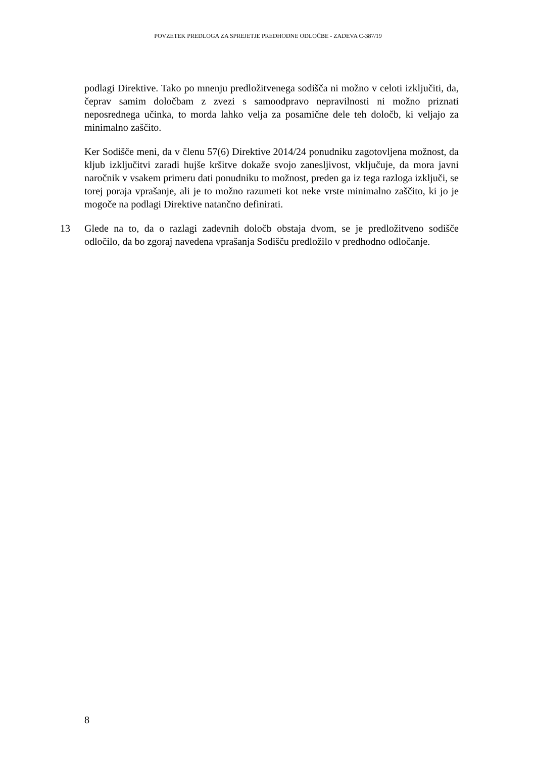POVZETEK PREDLOGA ZA SPREJETJE PREDHODNE ODLOČBE - ZADEVA C-387/19
podlagi Direktive. Tako po mnenju predložitvenega sodišča ni možno v celoti izključiti, da, čeprav samim določbam z zvezi s samoodpravo nepravilnosti ni možno priznati neposrednega učinka, to morda lahko velja za posamične dele teh določb, ki veljajo za minimalno zaščito.
Ker Sodišče meni, da v členu 57(6) Direktive 2014/24 ponudniku zagotovljena možnost, da kljub izključitvi zaradi hujše kršitve dokaže svojo zanesljivost, vključuje, da mora javni naročnik v vsakem primeru dati ponudniku to možnost, preden ga iz tega razloga izključi, se torej poraja vprašanje, ali je to možno razumeti kot neke vrste minimalno zaščito, ki jo je mogoče na podlagi Direktive natančno definirati.
13 Glede na to, da o razlagi zadevnih določb obstaja dvom, se je predložitveno sodišče odločilo, da bo zgoraj navedena vprašanja Sodišču predložilo v predhodno odločanje.
8